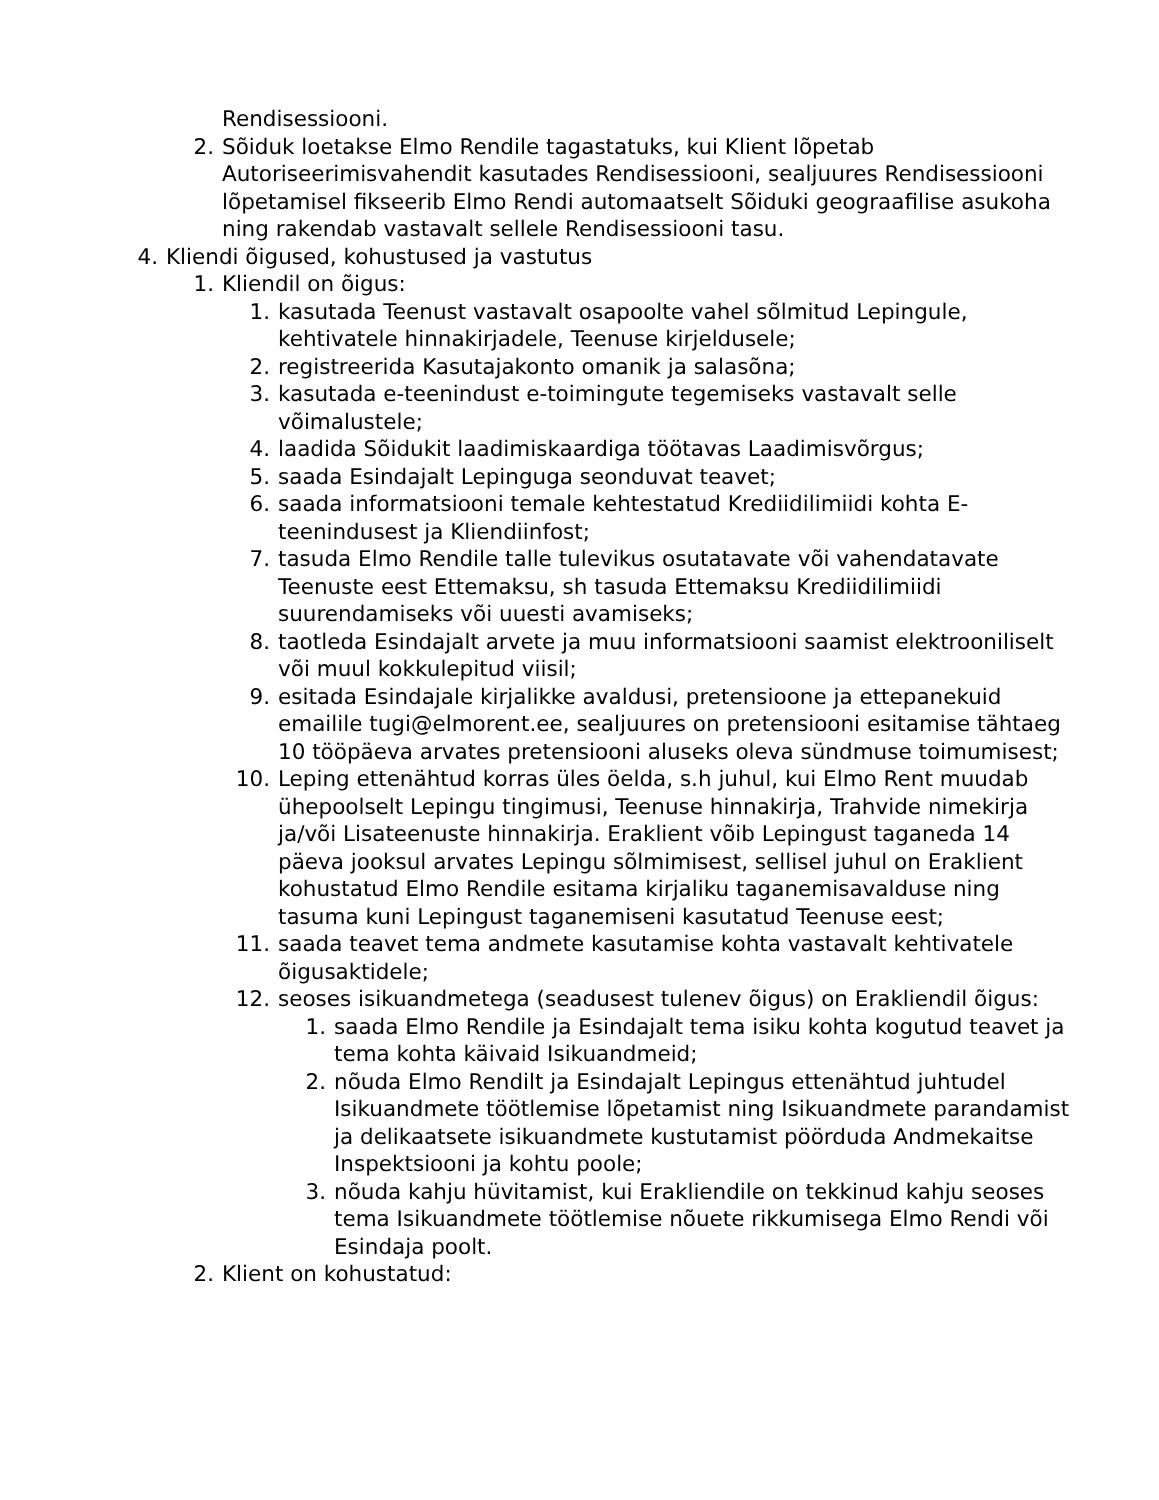Rendisessiooni.
2. Sõiduk loetakse Elmo Rendile tagastatuks, kui Klient lõpetab Autoriseerimisvahendit kasutades Rendisessiooni, sealjuures Rendisessiooni lõpetamisel fikseerib Elmo Rendi automaatselt Sõiduki geograafilise asukoha ning rakendab vastavalt sellele Rendisessiooni tasu.
4. Kliendi õigused, kohustused ja vastutus
1. Kliendil on õigus:
1. kasutada Teenust vastavalt osapoolte vahel sõlmitud Lepingule, kehtivatele hinnakirjadele, Teenuse kirjeldusele;
2. registreerida Kasutajakonto omanik ja salasõna;
3. kasutada e-teenindust e-toimingute tegemiseks vastavalt selle võimalustele;
4. laadida Sõidukit laadimiskaardiga töötavas Laadimisvõrgus;
5. saada Esindajalt Lepinguga seonduvat teavet;
6. saada informatsiooni temale kehtestatud Krediidilimiidi kohta E-teenindusest ja Kliendiinfost;
7. tasuda Elmo Rendile talle tulevikus osutatavate või vahendatavate Teenuste eest Ettemaksu, sh tasuda Ettemaksu Krediidilimiidi suurendamiseks või uuesti avamiseks;
8. taotleda Esindajalt arvete ja muu informatsiooni saamist elektrooniliselt või muul kokkulepitud viisil;
9. esitada Esindajale kirjalikke avaldusi, pretensioone ja ettepanekuid emailile tugi@elmorent.ee, sealjuures on pretensiooni esitamise tähtaeg 10 tööpäeva arvates pretensiooni aluseks oleva sündmuse toimumisest;
10. Leping ettenähtud korras üles öelda, s.h juhul, kui Elmo Rent muudab ühepoolselt Lepingu tingimusi, Teenuse hinnakirja, Trahvide nimekirja ja/või Lisateenuste hinnakirja. Eraklient võib Lepingust taganeda 14 päeva jooksul arvates Lepingu sõlmimisest, sellisel juhul on Eraklient kohustatud Elmo Rendile esitama kirjaliku taganemisavalduse ning tasuma kuni Lepingust taganemiseni kasutatud Teenuse eest;
11. saada teavet tema andmete kasutamise kohta vastavalt kehtivatele õigusaktidele;
12. seoses isikuandmetega (seadusest tulenev õigus) on Erakliendil õigus:
1. saada Elmo Rendile ja Esindajalt tema isiku kohta kogutud teavet ja tema kohta käivaid Isikuandmeid;
2. nõuda Elmo Rendilt ja Esindajalt Lepingus ettenähtud juhtudel Isikuandmete töötlemise lõpetamist ning Isikuandmete parandamist ja delikaatsete isikuandmete kustutamist pöörduda Andmekaitse Inspektsiooni ja kohtu poole;
3. nõuda kahju hüvitamist, kui Erakliendile on tekkinud kahju seoses tema Isikuandmete töötlemise nõuete rikkumisega Elmo Rendi või Esindaja poolt.
2. Klient on kohustatud: